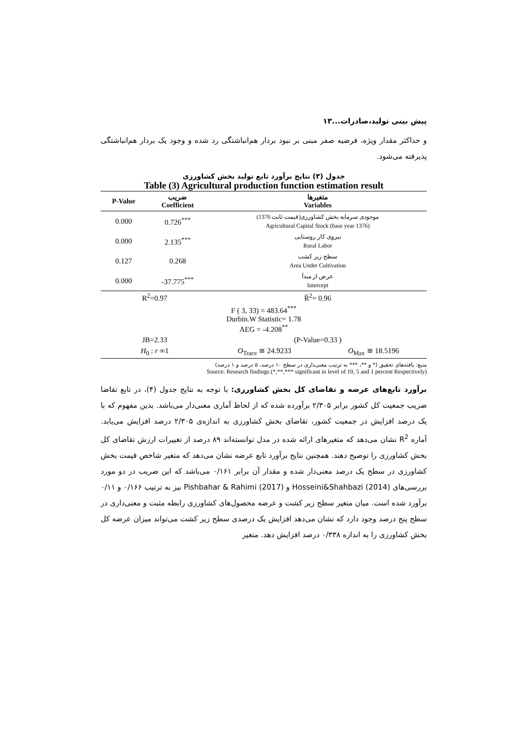پیش بینی تولید،صادرات...۱۳
و حداکثر مقدار ویژه، فرضیه صفر مبنی بر نبود بردار هم‌انباشتگی رد شده و وجود یک بردار هم‌انباشتگی پذیرفته می‌شود.
جدول (۳) نتایج برآورد تابع تولید بخش کشاورزی
Table (3) Agricultural production function estimation result
| P-Value | ضریب Coefficient | متغیرها Variables | |
| --- | --- | --- | --- |
| 0.000 | 0.726<sup>***</sup> | موجودی سرمایه بخش کشاورزی(قیمت ثابت 1376) Agricultural Capital Stock (base year 1376) | |
| 0.000 | 2.135<sup>***</sup> | نیروی کار روستایی Rural Labor | |
| 0.127 | 0.268 | سطح زیر کشت Area Under Cultivation | |
| 0.000 | -37.775<sup>***</sup> | عرض از مبدأ Intercept | |
| R<sup>2</sup>=0.97 | | R̄<sup>2</sup>= 0.96 | |
| F ( 3, 33) = 483.64<sup>***</sup> Durbin.W Statistic= 1.78 AEG = -4.208<sup>**</sup> | | | |
| JB=2.33 | | (P-Value=0.33 ) | |
| H<sub>0</sub> : r ∞1 | | O<sub>Trace</sub> ≅ 24.9233 | O<sub>Max</sub> ≅ 18.5196 |
منبع: یافته‌های تحقیق (* و **، *** به ترتیب معنی‌داری در سطح ۱۰ درصد، ۵ درصد و ۱ درصد)
Source: Research findings (*,**,*** significant in level of 10, 5 and 1 percent Respectively)
برآورد تابع‌های عرضه و تقاضای کل بخش کشاورزی: با توجه به نتایج جدول (۴)، در تابع تقاضا ضریب جمعیت کل کشور برابر ۲/۳۰۵ برآورده شده که از لحاظ آماری معنی‌دار می‌باشد. بدین مفهوم که با یک درصد افزایش در جمعیت کشور، تقاضای بخش کشاورزی به اندازه‌ی ۲/۳۰۵ درصد افزایش می‌یابد. آماره R<sup>2</sup> نشان می‌دهد که متغیرهای ارائه شده در مدل توانسته‌اند ۸۹ درصد از تغییرات ارزش تقاضای کل بخش کشاورزی را توضیح دهند. همچنین نتایج برآورد تابع عرضه نشان می‌دهد که متغیر شاخص قیمت بخش کشاورزی در سطح یک درصد معنی‌دار شده و مقدار آن برابر ۰/۱۶۱ می‌باشد که این ضریب در دو مورد بررسی‌های Hosseini&Shahbazi (2014) و Pishbahar & Rahimi (2017) نیز به ترتیب ۰/۱۶۶ و ۰/۱۱ برآورد شده است. میان متغیر سطح زیر کشت و عرضه محصول‌های کشاورزی رابطه مثبت و معنی‌داری در سطح پنج درصد وجود دارد که نشان می‌دهد افزایش یک درصدی سطح زیر کشت می‌تواند میزان عرضه کل بخش کشاورزی را به اندازه ۰/۳۳۸ درصد افزایش دهد. متغیر